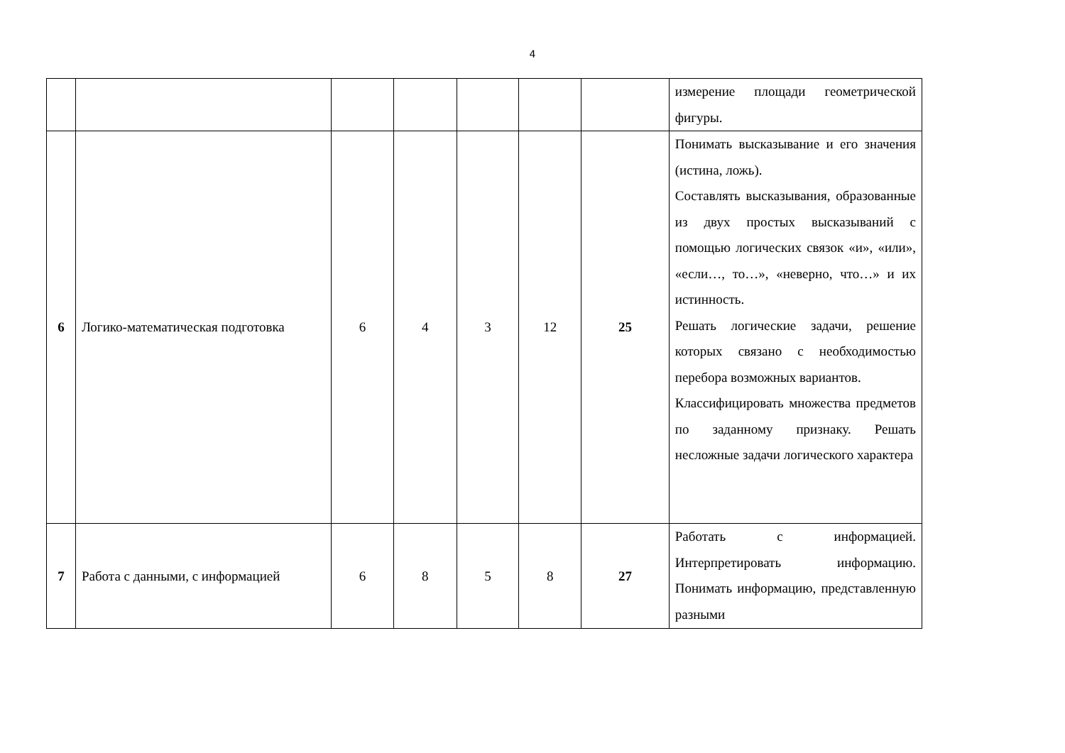4
| | | | | | | | измерение площади геометрической фигуры. |
| 6 | Логико-математическая подготовка | 6 | 4 | 3 | 12 | 25 | Понимать высказывание и его значения (истина, ложь). Составлять высказывания, образованные из двух простых высказываний с помощью логических связок «и», «или», «если…, то…», «неверно, что…» и их истинность. Решать логические задачи, решение которых связано с необходимостью перебора возможных вариантов. Классифицировать множества предметов по заданному признаку. Решать несложные задачи логического характера |
| 7 | Работа с данными, с информацией | 6 | 8 | 5 | 8 | 27 | Работать с информацией. Интерпретировать информацию. Понимать информацию, представленную разными |